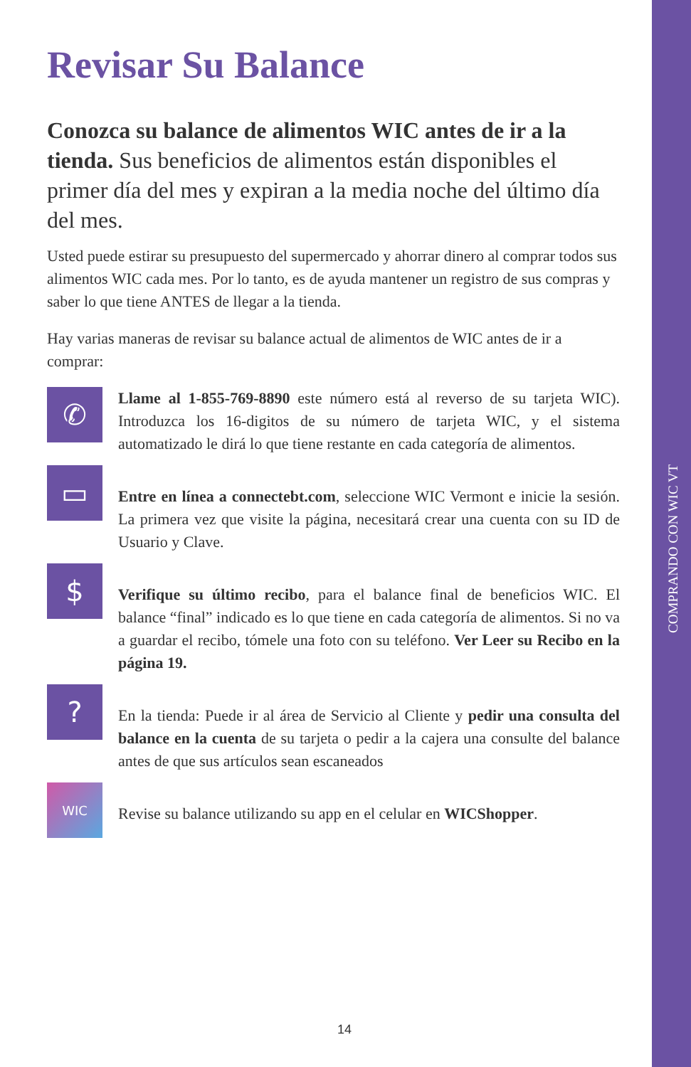COMPRANDO CON WIC VT
Revisar Su Balance
Conozca su balance de alimentos WIC antes de ir a la tienda. Sus beneficios de alimentos están disponibles el primer día del mes y expiran a la media noche del último día del mes.
Usted puede estirar su presupuesto del supermercado y ahorrar dinero al comprar todos sus alimentos WIC cada mes. Por lo tanto, es de ayuda mantener un registro de sus compras y saber lo que tiene ANTES de llegar a la tienda.
Hay varias maneras de revisar su balance actual de alimentos de WIC antes de ir a comprar:
✆
Llame al 1-855-769-8890 este número está al reverso de su tarjeta WIC). Introduzca los 16-digitos de su número de tarjeta WIC, y el sistema automatizado le dirá lo que tiene restante en cada categoría de alimentos.
▭
Entre en línea a connectebt.com, seleccione WIC Vermont e inicie la sesión. La primera vez que visite la página, necesitará crear una cuenta con su ID de Usuario y Clave.
$
Verifique su último recibo, para el balance final de beneficios WIC. El balance “final” indicado es lo que tiene en cada categoría de alimentos. Si no va a guardar el recibo, tómele una foto con su teléfono. Ver Leer su Recibo en la página 19.
?
En la tienda: Puede ir al área de Servicio al Cliente y pedir una consulta del balance en la cuenta de su tarjeta o pedir a la cajera una consulte del balance antes de que sus artículos sean escaneados
WIC
Revise su balance utilizando su app en el celular en WICShopper.
14